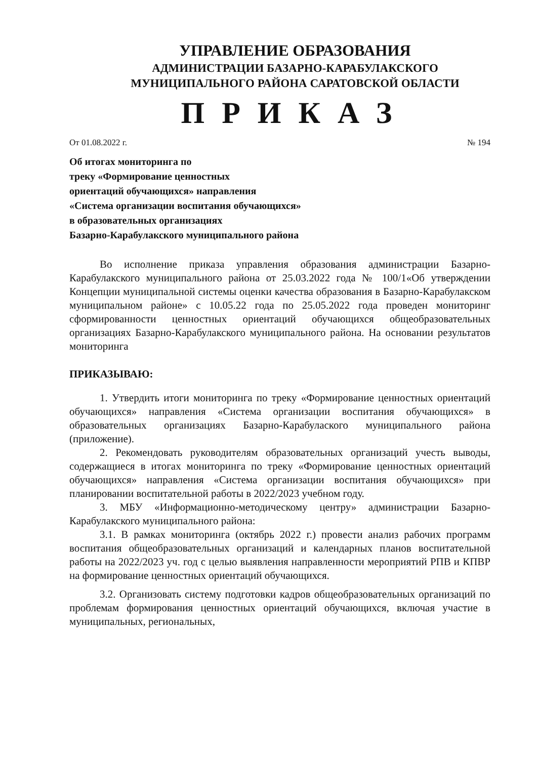УПРАВЛЕНИЕ ОБРАЗОВАНИЯ
АДМИНИСТРАЦИИ БАЗАРНО-КАРАБУЛАКСКОГО
МУНИЦИПАЛЬНОГО РАЙОНА САРАТОВСКОЙ ОБЛАСТИ
ПРИКАЗ
От 01.08.2022 г. № 194
Об итогах мониторинга по
треку «Формирование ценностных
ориентаций обучающихся» направления
«Система организации воспитания обучающихся»
в образовательных организациях
Базарно-Карабулакского муниципального района
Во исполнение приказа управления образования администрации Базарно-Карабулакского муниципального района от 25.03.2022 года № 100/1«Об утверждении Концепции муниципальной системы оценки качества образования в Базарно-Карабулакском муниципальном районе» с 10.05.22 года по 25.05.2022 года проведен мониторинг сформированности ценностных ориентаций обучающихся общеобразовательных организациях Базарно-Карабулакского муниципального района. На основании результатов мониторинга
ПРИКАЗЫВАЮ:
1. Утвердить итоги мониторинга по треку «Формирование ценностных ориентаций обучающихся» направления «Система организации воспитания обучающихся» в образовательных организациях Базарно-Карабулаского муниципального района (приложение).
2. Рекомендовать руководителям образовательных организаций учесть выводы, содержащиеся в итогах мониторинга по треку «Формирование ценностных ориентаций обучающихся» направления «Система организации воспитания обучающихся» при планировании воспитательной работы в 2022/2023 учебном году.
3. МБУ «Информационно-методическому центру» администрации Базарно-Карабулакского муниципального района:
3.1. В рамках мониторинга (октябрь 2022 г.) провести анализ рабочих программ воспитания общеобразовательных организаций и календарных планов воспитательной работы на 2022/2023 уч. год с целью выявления направленности мероприятий РПВ и КПВР на формирование ценностных ориентаций обучающихся.
3.2. Организовать систему подготовки кадров общеобразовательных организаций по проблемам формирования ценностных ориентаций обучающихся, включая участие в муниципальных, региональных,